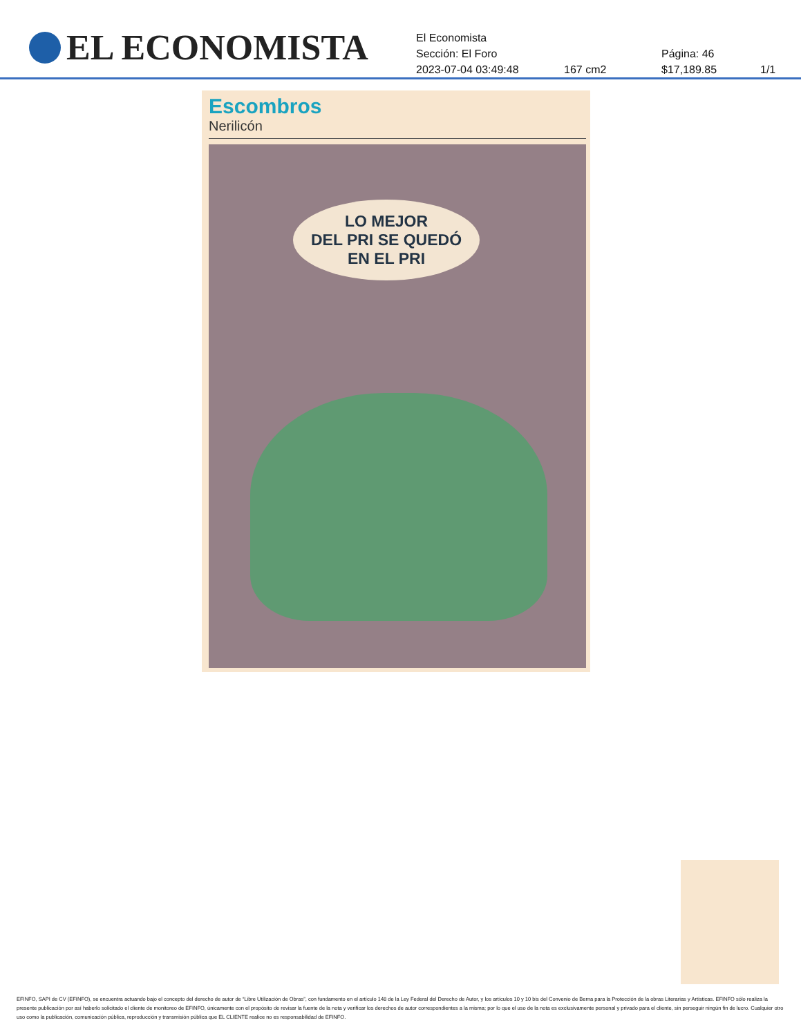EL ECONOMISTA
El Economista
Sección: El Foro Página: 46
2023-07-04 03:49:48 167 cm2 $17,189.85 1/1
Escombros
Nerilicón
LO MEJOR
DEL PRI SE QUEDÓ
EN EL PRI
EFINFO, SAPI de CV (EFINFO), se encuentra actuando bajo el concepto del derecho de autor de “Libre Utilización de Obras”, con fundamento en el artículo 148 de la Ley Federal del Derecho de Autor, y los artículos 10 y 10 bis del Convenio de Berna para la Protección de la obras Literarias y Artísticas. EFINFO sólo realiza la presente publicación por así haberlo solicitado el cliente de monitoreo de EFINFO, únicamente con el propósito de revisar la fuente de la nota y verificar los derechos de autor correspondientes a la misma; por lo que el uso de la nota es exclusivamente personal y privado para el cliente, sin perseguir ningún fin de lucro. Cualquier otro uso como la publicación, comunicación pública, reproducción y transmisión pública que EL CLIENTE realice no es responsabilidad de EFINFO.